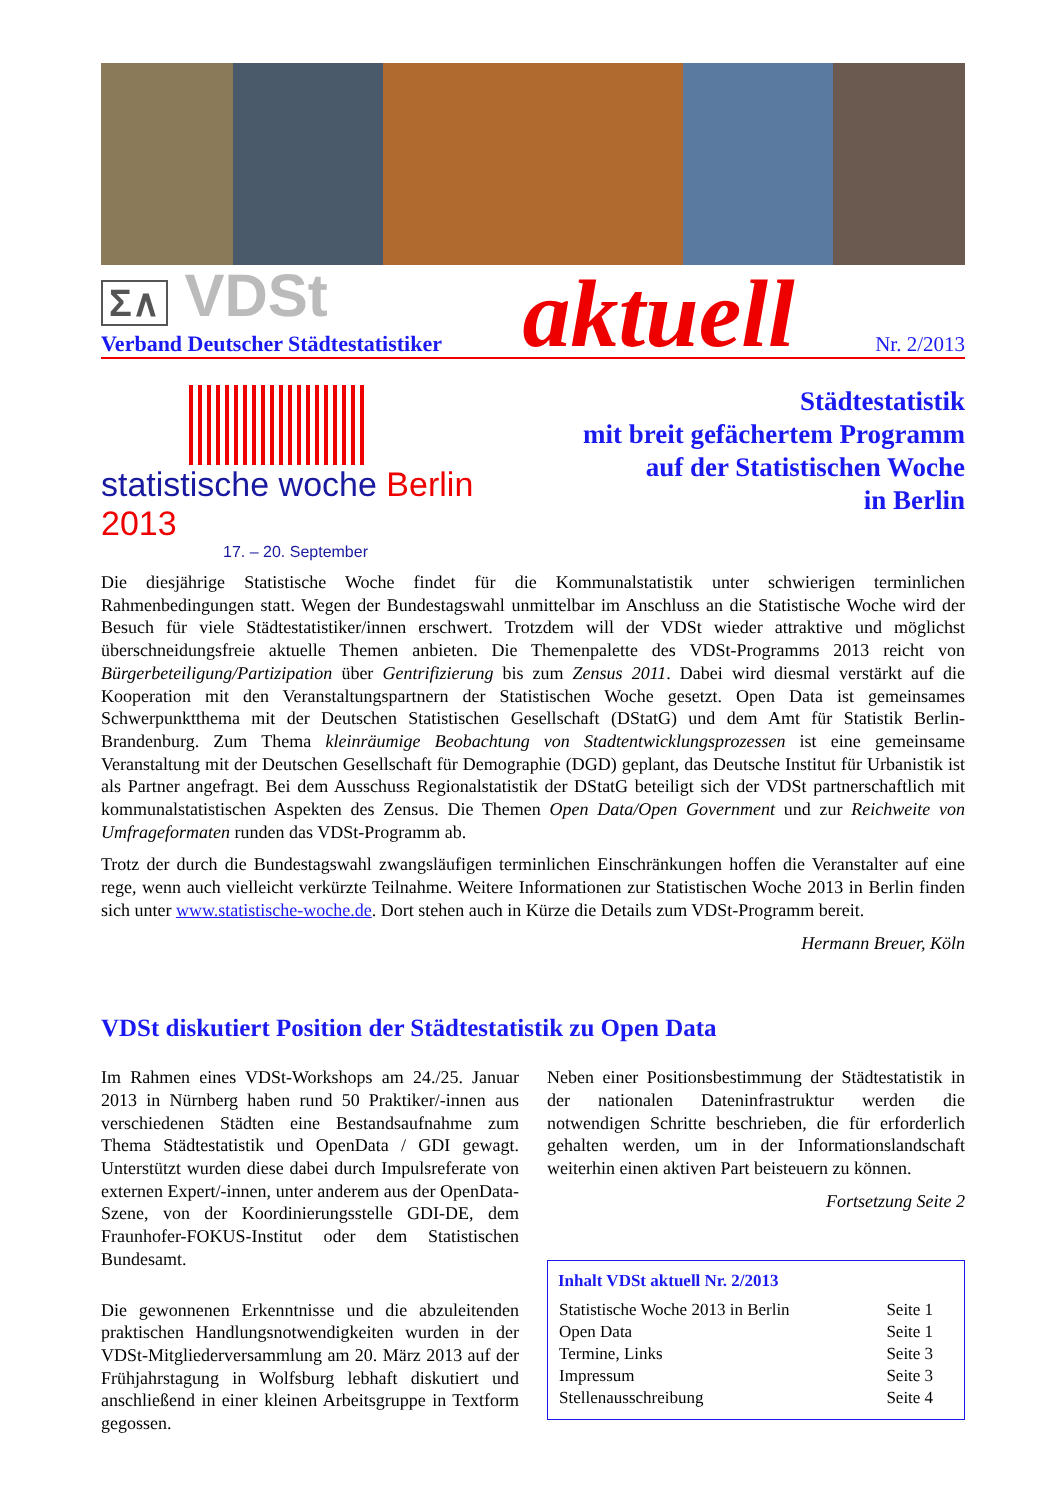Σ∧ VDSt
Verband Deutscher Städtestatistiker
aktuell
Nr. 2/2013
statistische woche Berlin 2013
17. – 20. September
Städtestatistik
mit breit gefächertem Programm
auf der Statistischen Woche
in Berlin
Die diesjährige Statistische Woche findet für die Kommunalstatistik unter schwierigen terminlichen Rahmenbedingungen statt. Wegen der Bundestagswahl unmittelbar im Anschluss an die Statistische Woche wird der Besuch für viele Städtestatistiker/innen erschwert. Trotzdem will der VDSt wieder attraktive und möglichst überschneidungsfreie aktuelle Themen anbieten. Die Themenpalette des VDSt-Programms 2013 reicht von Bürgerbeteiligung/Partizipation über Gentrifizierung bis zum Zensus 2011. Dabei wird diesmal verstärkt auf die Kooperation mit den Veranstaltungspartnern der Statistischen Woche gesetzt. Open Data ist gemeinsames Schwerpunktthema mit der Deutschen Statistischen Gesellschaft (DStatG) und dem Amt für Statistik Berlin-Brandenburg. Zum Thema kleinräumige Beobachtung von Stadtentwicklungsprozessen ist eine gemeinsame Veranstaltung mit der Deutschen Gesellschaft für Demographie (DGD) geplant, das Deutsche Institut für Urbanistik ist als Partner angefragt. Bei dem Ausschuss Regionalstatistik der DStatG beteiligt sich der VDSt partnerschaftlich mit kommunalstatistischen Aspekten des Zensus. Die Themen Open Data/Open Government und zur Reichweite von Umfrageformaten runden das VDSt-Programm ab.
Trotz der durch die Bundestagswahl zwangsläufigen terminlichen Einschränkungen hoffen die Veranstalter auf eine rege, wenn auch vielleicht verkürzte Teilnahme. Weitere Informationen zur Statistischen Woche 2013 in Berlin finden sich unter www.statistische-woche.de. Dort stehen auch in Kürze die Details zum VDSt-Programm bereit.
Hermann Breuer, Köln
VDSt diskutiert Position der Städtestatistik zu Open Data
Im Rahmen eines VDSt-Workshops am 24./25. Januar 2013 in Nürnberg haben rund 50 Praktiker/-innen aus verschiedenen Städten eine Bestandsaufnahme zum Thema Städtestatistik und OpenData / GDI gewagt. Unterstützt wurden diese dabei durch Impulsreferate von externen Expert/-innen, unter anderem aus der OpenData-Szene, von der Koordinierungsstelle GDI-DE, dem Fraunhofer-FOKUS-Institut oder dem Statistischen Bundesamt.
Die gewonnenen Erkenntnisse und die abzuleitenden praktischen Handlungsnotwendigkeiten wurden in der VDSt-Mitgliederversammlung am 20. März 2013 auf der Frühjahrstagung in Wolfsburg lebhaft diskutiert und anschließend in einer kleinen Arbeitsgruppe in Textform gegossen.
Neben einer Positionsbestimmung der Städtestatistik in der nationalen Dateninfrastruktur werden die notwendigen Schritte beschrieben, die für erforderlich gehalten werden, um in der Informationslandschaft weiterhin einen aktiven Part beisteuern zu können.
Fortsetzung Seite 2
Inhalt VDSt aktuell Nr. 2/2013
| Statistische Woche 2013 in Berlin | Seite 1 |
| Open Data | Seite 1 |
| Termine, Links | Seite 3 |
| Impressum | Seite 3 |
| Stellenausschreibung | Seite 4 |